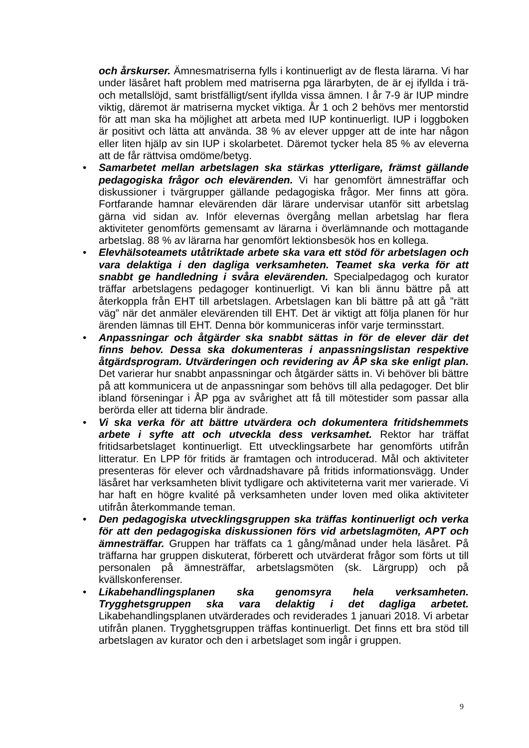och årskurser. Ämnesmatriserna fylls i kontinuerligt av de flesta lärarna. Vi har under läsåret haft problem med matriserna pga lärarbyten, de är ej ifyllda i trä- och metallslöjd, samt bristfälligt/sent ifyllda vissa ämnen. I år 7-9 är IUP mindre viktig, däremot är matriserna mycket viktiga. År 1 och 2 behövs mer mentorstid för att man ska ha möjlighet att arbeta med IUP kontinuerligt. IUP i loggboken är positivt och lätta att använda. 38 % av elever uppger att de inte har någon eller liten hjälp av sin IUP i skolarbetet. Däremot tycker hela 85 % av eleverna att de får rättvisa omdöme/betyg.
• Samarbetet mellan arbetslagen ska stärkas ytterligare, främst gällande pedagogiska frågor och elevärenden. Vi har genomfört ämnesträffar och diskussioner i tvärgrupper gällande pedagogiska frågor. Mer finns att göra. Fortfarande hamnar elevärenden där lärare undervisar utanför sitt arbetslag gärna vid sidan av. Inför elevernas övergång mellan arbetslag har flera aktiviteter genomförts gemensamt av lärarna i överlämnande och mottagande arbetslag. 88 % av lärarna har genomfört lektionsbesök hos en kollega.
• Elevhälsoteamets utåtriktade arbete ska vara ett stöd för arbetslagen och vara delaktiga i den dagliga verksamheten. Teamet ska verka för att snabbt ge handledning i svåra elevärenden. Specialpedagog och kurator träffar arbetslagens pedagoger kontinuerligt. Vi kan bli ännu bättre på att återkoppla från EHT till arbetslagen. Arbetslagen kan bli bättre på att gå ”rätt väg” när det anmäler elevärenden till EHT. Det är viktigt att följa planen för hur ärenden lämnas till EHT. Denna bör kommuniceras inför varje terminsstart.
• Anpassningar och åtgärder ska snabbt sättas in för de elever där det finns behov. Dessa ska dokumenteras i anpassningslistan respektive åtgärdsprogram. Utvärderingen och revidering av ÅP ska ske enligt plan. Det varierar hur snabbt anpassningar och åtgärder sätts in. Vi behöver bli bättre på att kommunicera ut de anpassningar som behövs till alla pedagoger. Det blir ibland förseningar i ÅP pga av svårighet att få till mötestider som passar alla berörda eller att tiderna blir ändrade.
• Vi ska verka för att bättre utvärdera och dokumentera fritidshemmets arbete i syfte att och utveckla dess verksamhet. Rektor har träffat fritidsarbetslaget kontinuerligt. Ett utvecklingsarbete har genomförts utifrån litteratur. En LPP för fritids är framtagen och introducerad. Mål och aktiviteter presenteras för elever och vårdnadshavare på fritids informationsvägg. Under läsåret har verksamheten blivit tydligare och aktiviteterna varit mer varierade. Vi har haft en högre kvalité på verksamheten under loven med olika aktiviteter utifrån återkommande teman.
• Den pedagogiska utvecklingsgruppen ska träffas kontinuerligt och verka för att den pedagogiska diskussionen förs vid arbetslagmöten, APT och ämnesträffar. Gruppen har träffats ca 1 gång/månad under hela läsåret. På träffarna har gruppen diskuterat, förberett och utvärderat frågor som förts ut till personalen på ämnesträffar, arbetslagsmöten (sk. Lärgrupp) och på kvällskonferenser.
• Likabehandlingsplanen ska genomsyra hela verksamheten. Trygghetsgruppen ska vara delaktig i det dagliga arbetet. Likabehandlingsplanen utvärderades och reviderades 1 januari 2018. Vi arbetar utifrån planen. Trygghetsgruppen träffas kontinuerligt. Det finns ett bra stöd till arbetslagen av kurator och den i arbetslaget som ingår i gruppen.
9